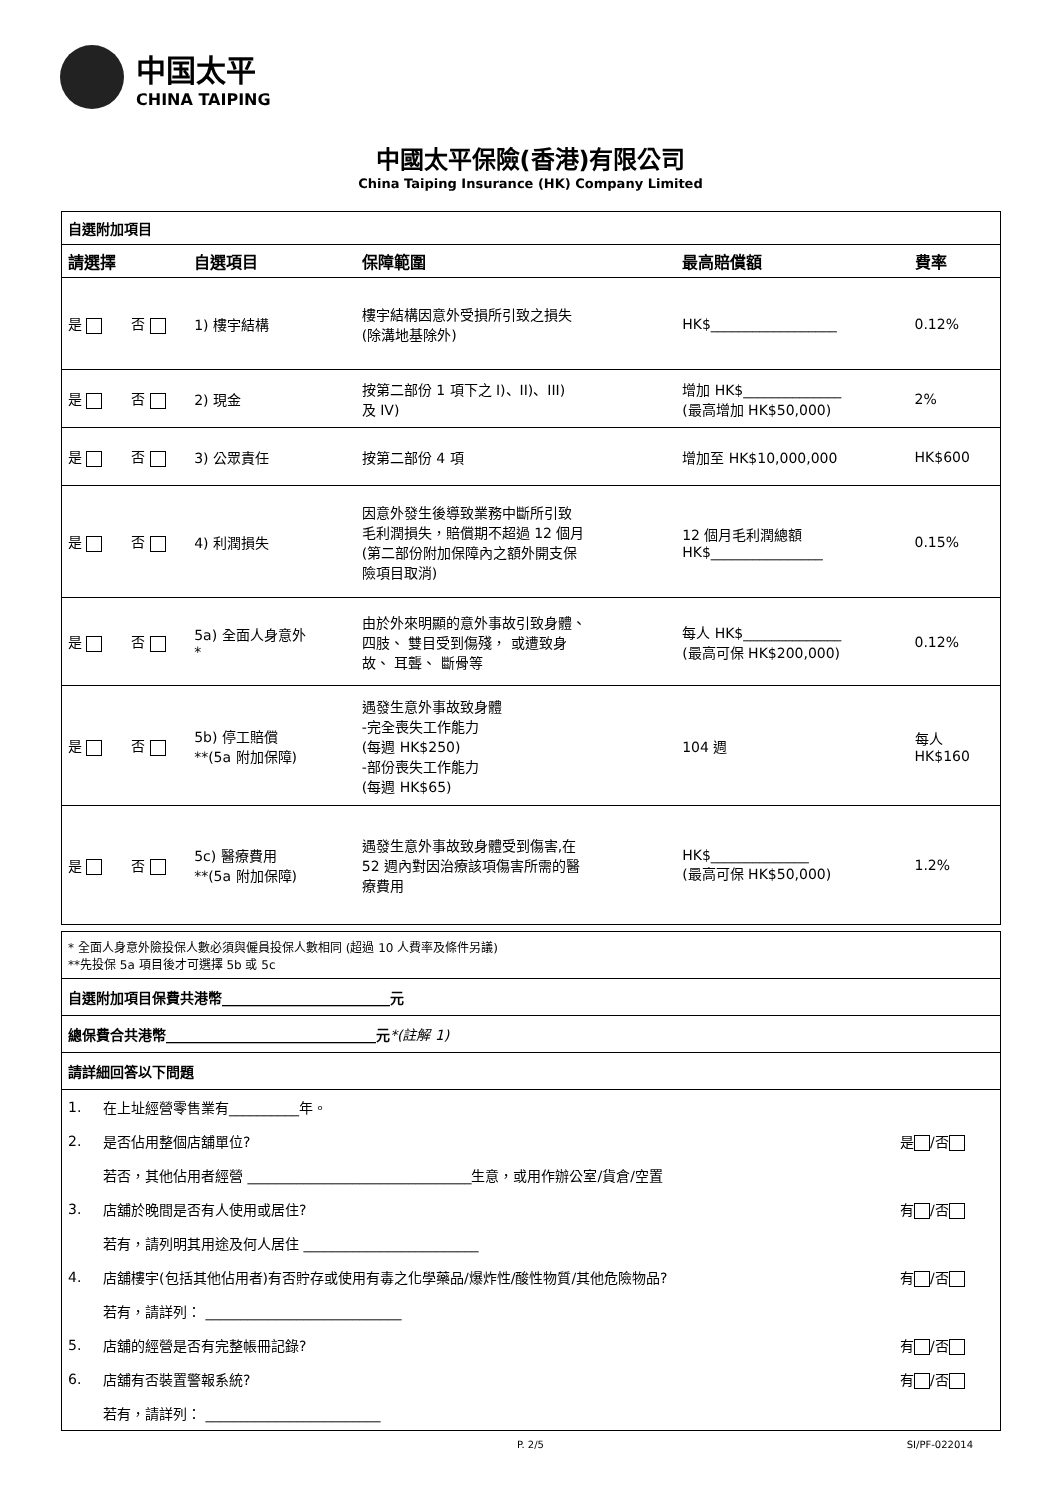中国太平 CHINA TAIPING
中國太平保險(香港)有限公司
China Taiping Insurance (HK) Company Limited
自選附加項目
| 請選擇 | | 自選項目 | 保障範圍 | 最高賠償額 | 費率 |
| --- | --- | --- | --- | --- | --- |
| 是 | 否 | 1) 樓宇結構 | 樓宇結構因意外受損所引致之損失 (除溝地基除外) | HK$__________________ | 0.12% |
| 是 | 否 | 2) 現金 | 按第二部份 1 項下之 I)、II)、III) 及 IV) | 增加 HK$______________ (最高增加 HK$50,000) | 2% |
| 是 | 否 | 3) 公眾責任 | 按第二部份 4 項 | 增加至 HK$10,000,000 | HK$600 |
| 是 | 否 | 4) 利潤損失 | 因意外發生後導致業務中斷所引致 毛利潤損失，賠償期不超過 12 個月 (第二部份附加保障內之額外開支保 險項目取消) | 12 個月毛利潤總額 HK$________________ | 0.15% |
| 是 | 否 | 5a) 全面人身意外 * | 由於外來明顯的意外事故引致身體、 四肢、 雙目受到傷殘， 或遭致身 故、 耳聾、 斷骨等 | 每人 HK$______________ (最高可保 HK$200,000) | 0.12% |
| 是 | 否 | 5b) 停工賠償 **(5a 附加保障) | 遇發生意外事故致身體 -完全喪失工作能力 (每週 HK$250) -部份喪失工作能力 (每週 HK$65) | 104 週 | 每人 HK$160 |
| 是 | 否 | 5c) 醫療費用 **(5a 附加保障) | 遇發生意外事故致身體受到傷害,在 52 週內對因治療該項傷害所需的醫 療費用 | HK$______________ (最高可保 HK$50,000) | 1.2% |
* 全面人身意外險投保人數必須與僱員投保人數相同 (超過 10 人費率及條件另議)
**先投保 5a 項目後才可選擇 5b 或 5c
自選附加項目保費共港幣________________________元
總保費合共港幣______________________________元*(註解 1)
請詳細回答以下問題
| 1. | 在上址經營零售業有__________年。 | |
| 2. | 是否佔用整個店舖單位? | 是 /否 |
| | 若否，其他佔用者經營 ________________________________生意，或用作辦公室/貨倉/空置 | |
| 3. | 店舖於晚間是否有人使用或居住? | 有 /否 |
| | 若有，請列明其用途及何人居住 _________________________ | |
| 4. | 店舖樓宇(包括其他佔用者)有否貯存或使用有毒之化學藥品/爆炸性/酸性物質/其他危險物品? | 有 /否 |
| | 若有，請詳列： ____________________________ | |
| 5. | 店舖的經營是否有完整帳冊記錄? | 有 /否 |
| 6. | 店舖有否裝置警報系統? | 有 /否 |
| | 若有，請詳列： _________________________ | |
P. 2/5 SI/PF-022014